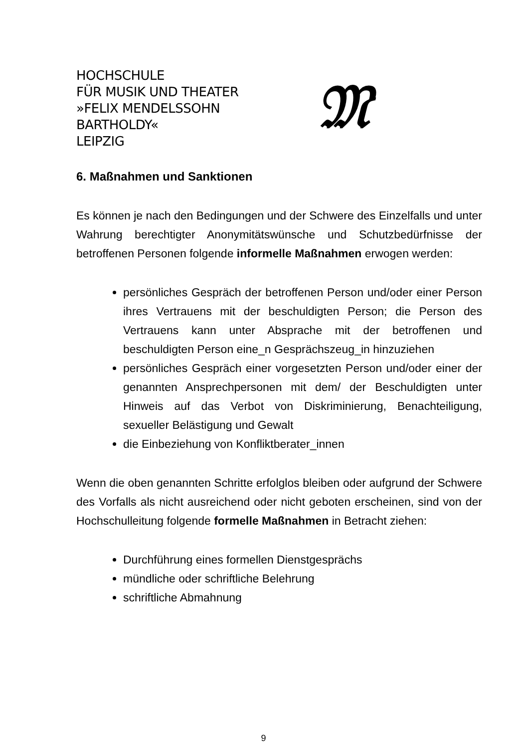HOCHSCHULE
FÜR MUSIK UND THEATER
»FELIX MENDELSSOHN
BARTHOLDY«
LEIPZIG
𝔐
6. Maßnahmen und Sanktionen
Es können je nach den Bedingungen und der Schwere des Einzelfalls und unter Wahrung berechtigter Anonymitätswünsche und Schutzbedürfnisse der betroffenen Personen folgende informelle Maßnahmen erwogen werden:
persönliches Gespräch der betroffenen Person und/oder einer Person ihres Vertrauens mit der beschuldigten Person; die Person des Vertrauens kann unter Absprache mit der betroffenen und beschuldigten Person eine_n Gesprächszeug_in hinzuziehen
persönliches Gespräch einer vorgesetzten Person und/oder einer der genannten Ansprechpersonen mit dem/ der Beschuldigten unter Hinweis auf das Verbot von Diskriminierung, Benachteiligung, sexueller Belästigung und Gewalt
die Einbeziehung von Konfliktberater_innen
Wenn die oben genannten Schritte erfolglos bleiben oder aufgrund der Schwere des Vorfalls als nicht ausreichend oder nicht geboten erscheinen, sind von der Hochschulleitung folgende formelle Maßnahmen in Betracht ziehen:
Durchführung eines formellen Dienstgesprächs
mündliche oder schriftliche Belehrung
schriftliche Abmahnung
9